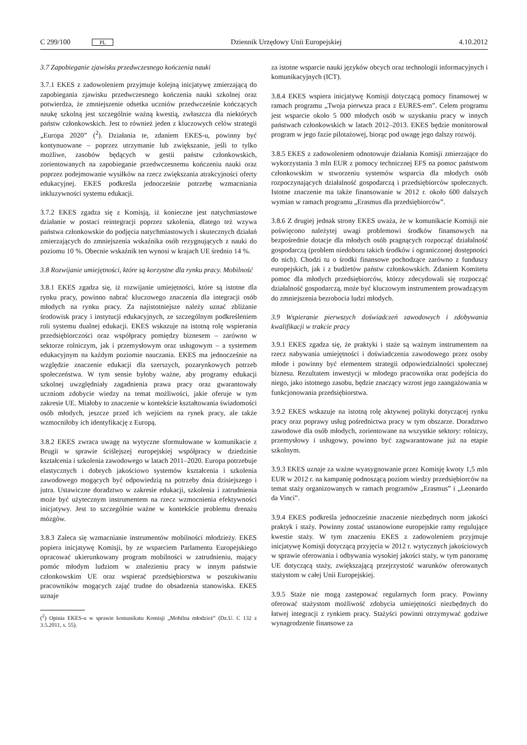C 299/100 PL Dziennik Urzędowy Unii Europejskiej 4.10.2012
3.7 Zapobieganie zjawisku przedwczesnego kończenia nauki
3.7.1 EKES z zadowoleniem przyjmuje kolejną inicjatywę zmierzającą do zapobiegania zjawisku przedwczesnego kończenia nauki szkolnej oraz potwierdza, że zmniejszenie odsetka uczniów przedwcześnie kończących naukę szkolną jest szczególnie ważną kwestią, zwłaszcza dla niektórych państw członkowskich. Jest to również jeden z kluczowych celów strategii „Europa 2020” (<sup>2</sup>). Działania te, zdaniem EKES-u, powinny być kontynuowane – poprzez utrzymanie lub zwiększanie, jeśli to tylko możliwe, zasobów będących w gestii państw członkowskich, zorientowanych na zapobieganie przedwczesnemu kończeniu nauki oraz poprzez podejmowanie wysiłków na rzecz zwiększania atrakcyjności oferty edukacyjnej. EKES podkreśla jednocześnie potrzebę wzmacniania inkluzywności systemu edukacji.
3.7.2 EKES zgadza się z Komisją, iż konieczne jest natychmiastowe działanie w postaci reintegracji poprzez szkolenia, dlatego też wzywa państwa członkowskie do podjęcia natychmiastowych i skutecznych działań zmierzających do zmniejszenia wskaźnika osób rezygnujących z nauki do poziomu 10 %. Obecnie wskaźnik ten wynosi w krajach UE średnio 14 %.
3.8 Rozwijanie umiejętności, które są korzystne dla rynku pracy. Mobilność
3.8.1 EKES zgadza się, iż rozwijanie umiejętności, które są istotne dla rynku pracy, powinno nabrać kluczowego znaczenia dla integracji osób młodych na rynku pracy. Za najistotniejsze należy uznać zbliżanie środowisk pracy i instytucji edukacyjnych, ze szczególnym podkreśleniem roli systemu dualnej edukacji. EKES wskazuje na istotną rolę wspierania przedsiębiorczości oraz współpracy pomiędzy biznesem – zarówno w sektorze rolniczym, jak i przemysłowym oraz usługowym – a systemem edukacyjnym na każdym poziomie nauczania. EKES ma jednocześnie na względzie znaczenie edukacji dla szerszych, pozarynkowych potrzeb społeczeństwa. W tym sensie byłoby ważne, aby programy edukacji szkolnej uwzględniały zagadnienia prawa pracy oraz gwarantowały uczniom zdobycie wiedzy na temat możliwości, jakie oferuje w tym zakresie UE. Miałoby to znaczenie w kontekście kształtowania świadomości osób młodych, jeszcze przed ich wejściem na rynek pracy, ale także wzmocniłoby ich identyfikację z Europą.
3.8.2 EKES zwraca uwagę na wytyczne sformułowane w komunikacie z Brugii w sprawie ściślejszej europejskiej współpracy w dziedzinie kształcenia i szkolenia zawodowego w latach 2011–2020. Europa potrzebuje elastycznych i dobrych jakościowo systemów kształcenia i szkolenia zawodowego mogących być odpowiedzią na potrzeby dnia dzisiejszego i jutra. Ustawiczne doradztwo w zakresie edukacji, szkolenia i zatrudnienia może być użytecznym instrumentem na rzecz wzmocnienia efektywności inicjatywy. Jest to szczególnie ważne w kontekście problemu drenażu mózgów.
3.8.3 Zaleca się wzmacnianie instrumentów mobilności młodzieży. EKES popiera inicjatywę Komisji, by ze wsparciem Parlamentu Europejskiego opracować ukierunkowany program mobilności w zatrudnieniu, mający pomóc młodym ludziom w znalezieniu pracy w innym państwie członkowskim UE oraz wspierać przedsiębiorstwa w poszukiwaniu pracowników mogących zająć trudne do obsadzenia stanowiska. EKES uznaje
(<sup>2</sup>) Opinia EKES-u w sprawie komunikatu Komisji „Mobilna młodzież” (Dz.U. C 132 z 3.5.2011, s. 55).
za istotne wsparcie nauki języków obcych oraz technologii informacyjnych i komunikacyjnych (ICT).
3.8.4 EKES wspiera inicjatywę Komisji dotyczącą pomocy finansowej w ramach programu „Twoja pierwsza praca z EURES-em”. Celem programu jest wsparcie około 5 000 młodych osób w uzyskaniu pracy w innych państwach członkowskich w latach 2012–2013. EKES będzie monitorował program w jego fazie pilotażowej, biorąc pod uwagę jego dalszy rozwój.
3.8.5 EKES z zadowoleniem odnotowuje działania Komisji zmierzające do wykorzystania 3 mln EUR z pomocy technicznej EFS na pomoc państwom członkowskim w stworzeniu systemów wsparcia dla młodych osób rozpoczynających działalność gospodarczą i przedsiębiorców społecznych. Istotne znaczenie ma także finansowanie w 2012 r. około 600 dalszych wymian w ramach programu „Erasmus dla przedsiębiorców”.
3.8.6 Z drugiej jednak strony EKES uważa, że w komunikacie Komisji nie poświęcono należytej uwagi problemowi środków finansowych na bezpośrednie dotacje dla młodych osób pragnących rozpocząć działalność gospodarczą (problem niedoboru takich środków i ograniczonej dostępności do nich). Chodzi tu o środki finansowe pochodzące zarówno z funduszy europejskich, jak i z budżetów państw członkowskich. Zdaniem Komitetu pomoc dla młodych przedsiębiorców, którzy zdecydowali się rozpocząć działalność gospodarczą, może być kluczowym instrumentem prowadzącym do zmniejszenia bezrobocia ludzi młodych.
3.9 Wspieranie pierwszych doświadczeń zawodowych i zdobywania kwalifikacji w trakcie pracy
3.9.1 EKES zgadza się, że praktyki i staże są ważnym instrumentem na rzecz nabywania umiejętności i doświadczenia zawodowego przez osoby młode i powinny być elementem strategii odpowiedzialności społecznej biznesu. Rezultatem inwestycji w młodego pracownika oraz podejścia do niego, jako istotnego zasobu, będzie znaczący wzrost jego zaangażowania w funkcjonowania przedsiębiorstwa.
3.9.2 EKES wskazuje na istotną rolę aktywnej polityki dotyczącej rynku pracy oraz poprawy usług pośrednictwa pracy w tym obszarze. Doradztwo zawodowe dla osób młodych, zorientowane na wszystkie sektory: rolniczy, przemysłowy i usługowy, powinno być zagwarantowane już na etapie szkolnym.
3.9.3 EKES uznaje za ważne wyasygnowanie przez Komisję kwoty 1,5 mln EUR w 2012 r. na kampanię podnoszącą poziom wiedzy przedsiębiorców na temat staży organizowanych w ramach programów „Erasmus” i „Leonardo da Vinci”.
3.9.4 EKES podkreśla jednocześnie znaczenie niezbędnych norm jakości praktyk i staży. Powinny zostać ustanowione europejskie ramy regulujące kwestie staży. W tym znaczeniu EKES z zadowoleniem przyjmuje inicjatywę Komisji dotyczącą przyjęcia w 2012 r. wytycznych jakościowych w sprawie oferowania i odbywania wysokiej jakości staży, w tym panoramę UE dotyczącą staży, zwiększającą przejrzystość warunków oferowanych stażystom w całej Unii Europejskiej.
3.9.5 Staże nie mogą zastępować regularnych form pracy. Powinny oferować stażystom możliwość zdobycia umiejętności niezbędnych do łatwej integracji z rynkiem pracy. Stażyści powinni otrzymywać godziwe wynagrodzenie finansowe za